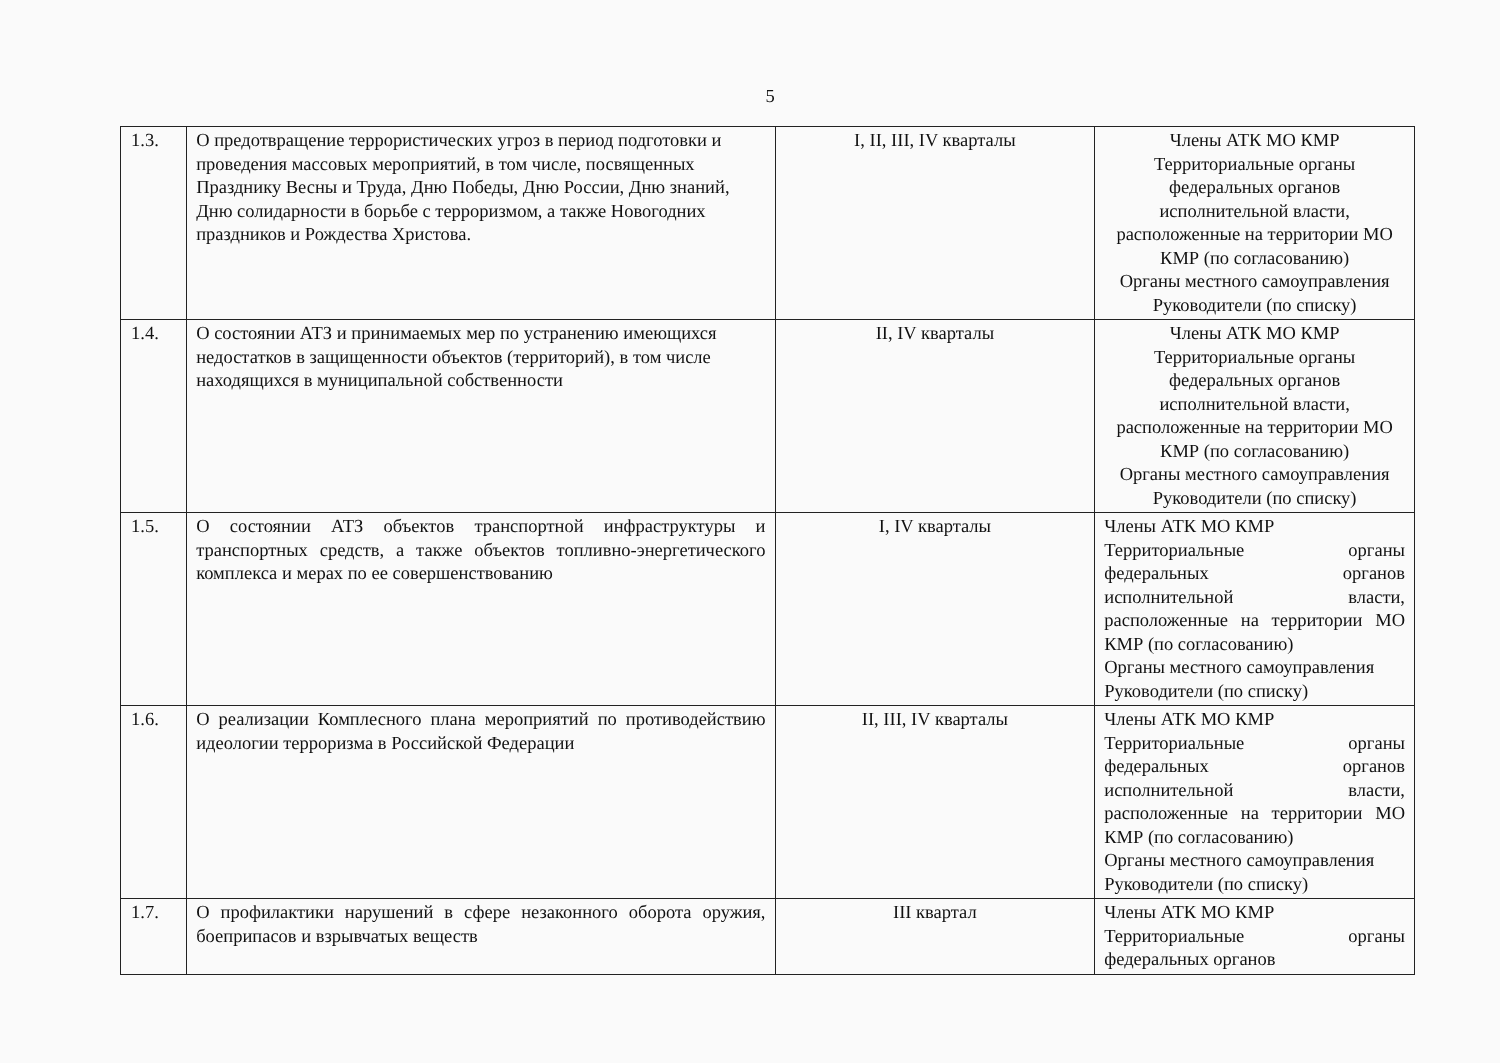5
| 1.3. | О предотвращение террористических угроз в период подготовки и проведения массовых мероприятий, в том числе, посвященных Празднику Весны и Труда, Дню Победы, Дню России, Дню знаний, Дню солидарности в борьбе с терроризмом, а также Новогодних праздников и Рождества Христова. | I, II, III, IV кварталы | Члены АТК МО КМР Территориальные органы федеральных органов исполнительной власти, расположенные на территории МО КМР (по согласованию) Органы местного самоуправления Руководители (по списку) |
| 1.4. | О состоянии АТЗ и принимаемых мер по устранению имеющихся недостатков в защищенности объектов (территорий), в том числе находящихся в муниципальной собственности | II, IV кварталы | Члены АТК МО КМР Территориальные органы федеральных органов исполнительной власти, расположенные на территории МО КМР (по согласованию) Органы местного самоуправления Руководители (по списку) |
| 1.5. | О состоянии АТЗ объектов транспортной инфраструктуры и транспортных средств, а также объектов топливно-энергетического комплекса и мерах по ее совершенствованию | I, IV кварталы | Члены АТК МО КМР Территориальные органы федеральных органов исполнительной власти, расположенные на территории МО КМР (по согласованию) Органы местного самоуправления Руководители (по списку) |
| 1.6. | О реализации Комплесного плана мероприятий по противодействию идеологии терроризма в Российской Федерации | II, III, IV кварталы | Члены АТК МО КМР Территориальные органы федеральных органов исполнительной власти, расположенные на территории МО КМР (по согласованию) Органы местного самоуправления Руководители (по списку) |
| 1.7. | О профилактики нарушений в сфере незаконного оборота оружия, боеприпасов и взрывчатых веществ | III квартал | Члены АТК МО КМР Территориальные органы федеральных органов |